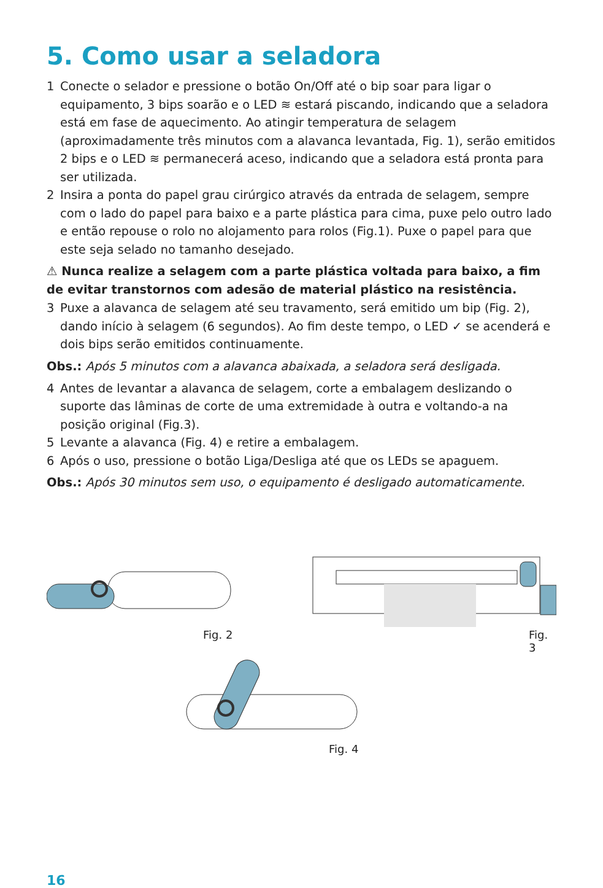5. Como usar a seladora
1 Conecte o selador e pressione o botão On/Off até o bip soar para ligar o equipamento, 3 bips soarão e o LED ≋ estará piscando, indicando que a seladora está em fase de aquecimento. Ao atingir temperatura de selagem (aproximadamente três minutos com a alavanca levantada, Fig. 1), serão emitidos 2 bips e o LED ≋ permanecerá aceso, indicando que a seladora está pronta para ser utilizada.
2 Insira a ponta do papel grau cirúrgico através da entrada de selagem, sempre com o lado do papel para baixo e a parte plástica para cima, puxe pelo outro lado e então repouse o rolo no alojamento para rolos (Fig.1). Puxe o papel para que este seja selado no tamanho desejado.
⚠ Nunca realize a selagem com a parte plástica voltada para baixo, a fim de evitar transtornos com adesão de material plástico na resistência.
3 Puxe a alavanca de selagem até seu travamento, será emitido um bip (Fig. 2), dando início à selagem (6 segundos). Ao fim deste tempo, o LED ✓ se acenderá e dois bips serão emitidos continuamente.
Obs.: Após 5 minutos com a alavanca abaixada, a seladora será desligada.
4 Antes de levantar a alavanca de selagem, corte a embalagem deslizando o suporte das lâminas de corte de uma extremidade à outra e voltando-a na posição original (Fig.3).
5 Levante a alavanca (Fig. 4) e retire a embalagem.
6 Após o uso, pressione o botão Liga/Desliga até que os LEDs se apaguem.
Obs.: Após 30 minutos sem uso, o equipamento é desligado automaticamente.
Fig. 2 Fig. 3
Fig. 4
16